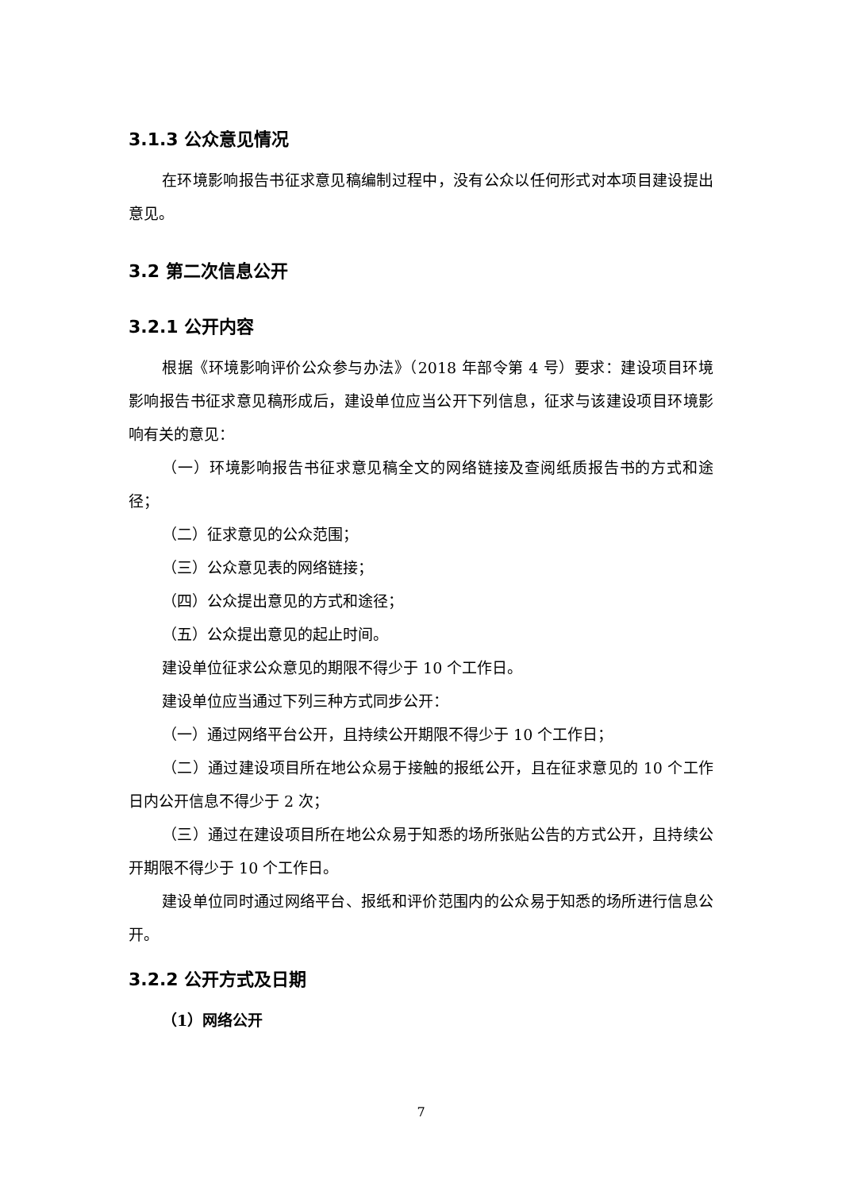3.1.3 公众意见情况
在环境影响报告书征求意见稿编制过程中，没有公众以任何形式对本项目建设提出意见。
3.2 第二次信息公开
3.2.1 公开内容
根据《环境影响评价公众参与办法》（2018 年部令第 4 号）要求：建设项目环境影响报告书征求意见稿形成后，建设单位应当公开下列信息，征求与该建设项目环境影响有关的意见：
（一）环境影响报告书征求意见稿全文的网络链接及查阅纸质报告书的方式和途径；
（二）征求意见的公众范围；
（三）公众意见表的网络链接；
（四）公众提出意见的方式和途径；
（五）公众提出意见的起止时间。
建设单位征求公众意见的期限不得少于 10 个工作日。
建设单位应当通过下列三种方式同步公开：
（一）通过网络平台公开，且持续公开期限不得少于 10 个工作日；
（二）通过建设项目所在地公众易于接触的报纸公开，且在征求意见的 10 个工作日内公开信息不得少于 2 次；
（三）通过在建设项目所在地公众易于知悉的场所张贴公告的方式公开，且持续公开期限不得少于 10 个工作日。
建设单位同时通过网络平台、报纸和评价范围内的公众易于知悉的场所进行信息公开。
3.2.2 公开方式及日期
（1）网络公开
7